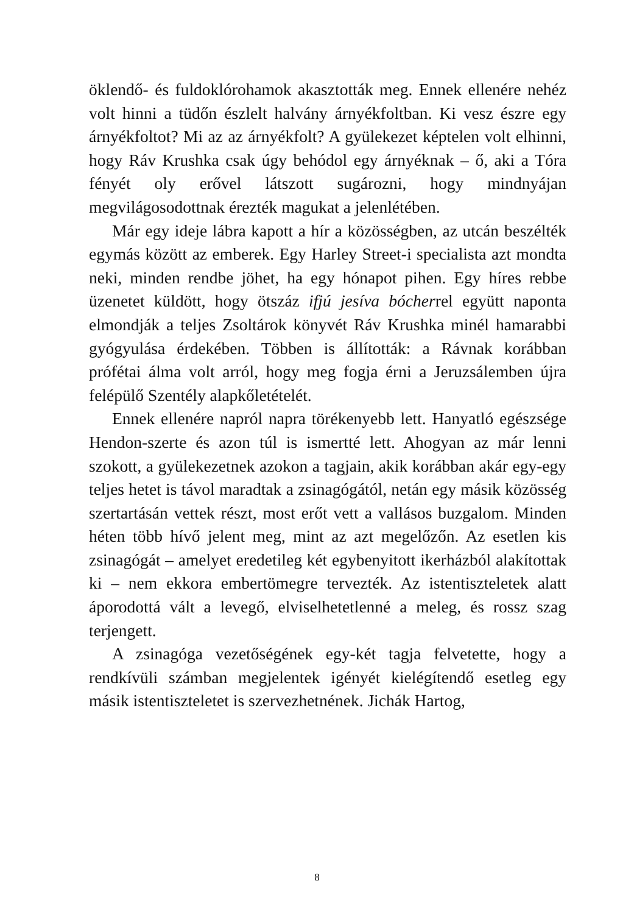öklendő- és fuldoklórohamok akasztották meg. Ennek ellenére nehéz volt hinni a tüdőn észlelt halvány árnyékfoltban. Ki vesz észre egy árnyékfoltot? Mi az az árnyékfolt? A gyülekezet képtelen volt elhinni, hogy Ráv Krushka csak úgy behódol egy árnyéknak – ő, aki a Tóra fényét oly erővel látszott sugározni, hogy mindnyájan megvilágosodottnak érezték magukat a jelenlétében.
Már egy ideje lábra kapott a hír a közösségben, az utcán beszélték egymás között az emberek. Egy Harley Street-i specialista azt mondta neki, minden rendbe jöhet, ha egy hónapot pihen. Egy híres rebbe üzenetet küldött, hogy ötszáz ifjú jesíva bócherrel együtt naponta elmondják a teljes Zsoltárok könyvét Ráv Krushka minél hamarabbi gyógyulása érdekében. Többen is állították: a Rávnak korábban prófétai álma volt arról, hogy meg fogja érni a Jeruzsálemben újra felépülő Szentély alapkőletételét.
Ennek ellenére napról napra törékenyebb lett. Hanyatló egészsége Hendon-szerte és azon túl is ismertté lett. Ahogyan az már lenni szokott, a gyülekezetnek azokon a tagjain, akik korábban akár egy-egy teljes hetet is távol maradtak a zsinagógától, netán egy másik közösség szertartásán vettek részt, most erőt vett a vallásos buzgalom. Minden héten több hívő jelent meg, mint az azt megelőzőn. Az esetlen kis zsinagógát – amelyet eredetileg két egybenyitott ikerházból alakítottak ki – nem ekkora embertömegre tervezték. Az istentiszteletek alatt áporodottá vált a levegő, elviselhetetlenné a meleg, és rossz szag terjengett.
A zsinagóga vezetőségének egy-két tagja felvetette, hogy a rendkívüli számban megjelentek igényét kielégítendő esetleg egy másik istentiszteletet is szervezhetnének. Jichák Hartog,
8